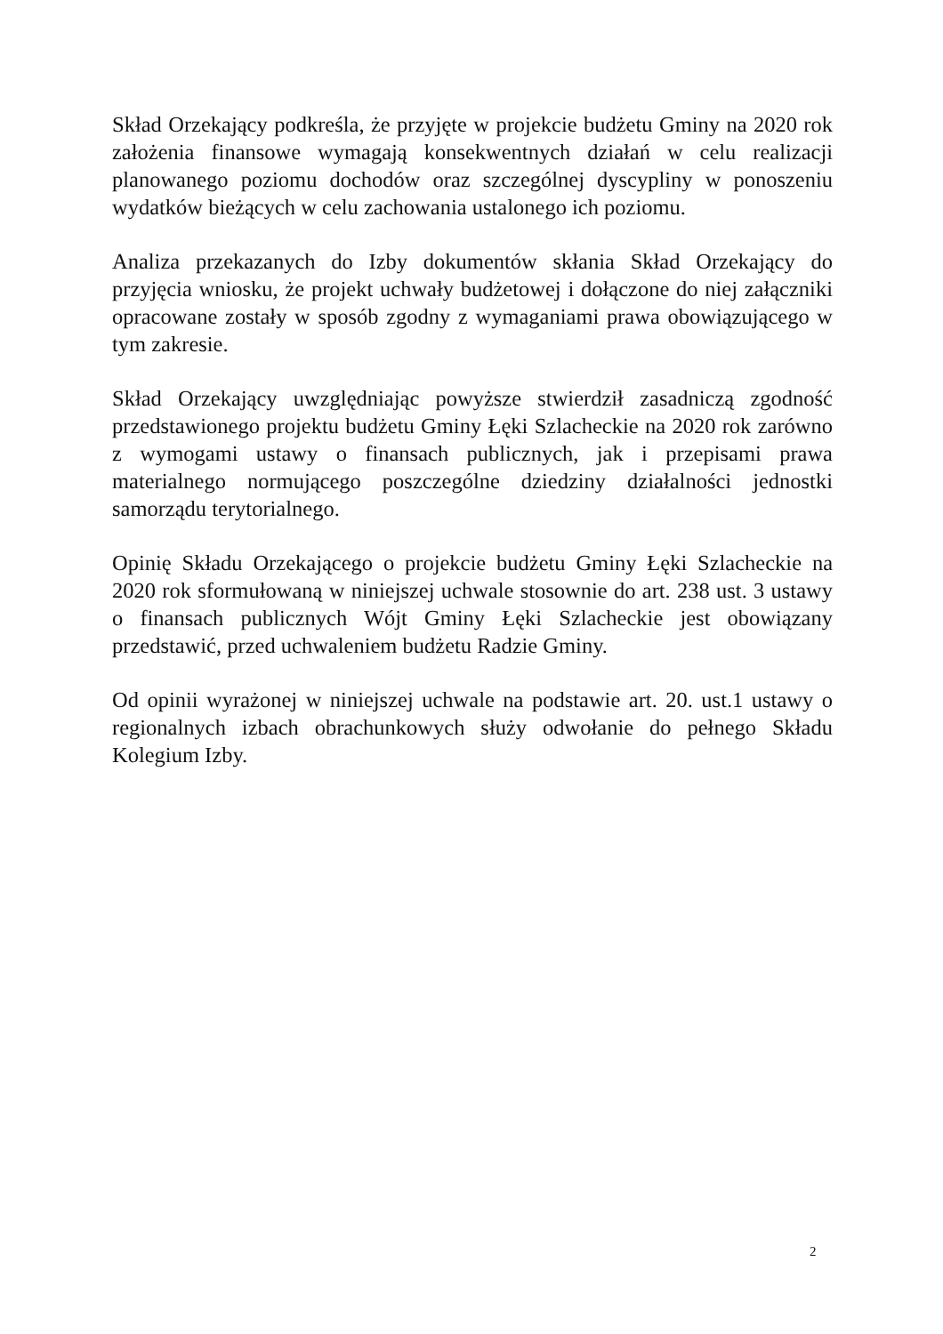Skład Orzekający podkreśla, że przyjęte w projekcie budżetu Gminy na 2020 rok założenia finansowe wymagają konsekwentnych działań w celu realizacji planowanego poziomu dochodów oraz szczególnej dyscypliny w ponoszeniu wydatków bieżących w celu zachowania ustalonego ich poziomu.
Analiza przekazanych do Izby dokumentów skłania Skład Orzekający do przyjęcia wniosku, że projekt uchwały budżetowej i dołączone do niej załączniki opracowane zostały w sposób zgodny z wymaganiami prawa obowiązującego w tym zakresie.
Skład Orzekający uwzględniając powyższe stwierdził zasadniczą zgodność przedstawionego projektu budżetu Gminy Łęki Szlacheckie na 2020 rok zarówno z wymogami ustawy o finansach publicznych, jak i przepisami prawa materialnego normującego poszczególne dziedziny działalności jednostki samorządu terytorialnego.
Opinię Składu Orzekającego o projekcie budżetu Gminy Łęki Szlacheckie na 2020 rok sformułowaną w niniejszej uchwale stosownie do art. 238 ust. 3 ustawy o finansach publicznych Wójt Gminy Łęki Szlacheckie jest obowiązany przedstawić, przed uchwaleniem budżetu Radzie Gminy.
Od opinii wyrażonej w niniejszej uchwale na podstawie art. 20. ust.1 ustawy o regionalnych izbach obrachunkowych służy odwołanie do pełnego Składu Kolegium Izby.
2